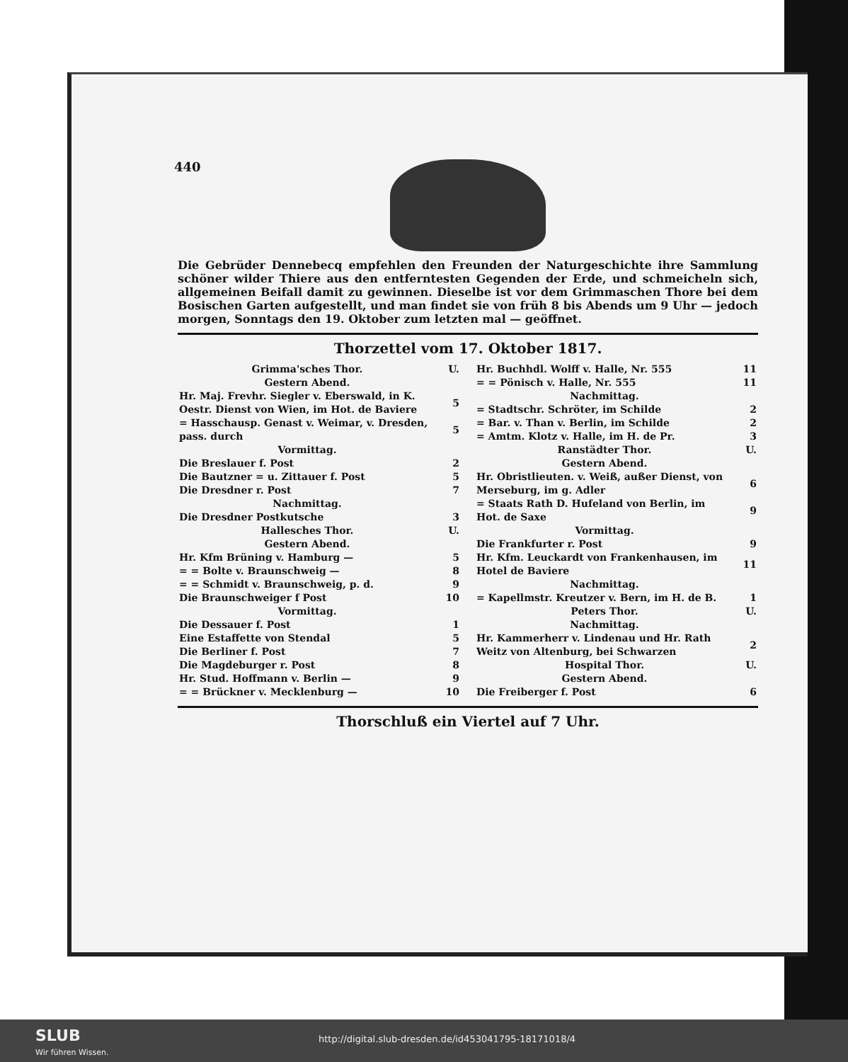440
Die Gebrüder Dennebecq empfehlen den Freunden der Naturgeschichte ihre Sammlung schöner wilder Thiere aus den entferntesten Gegenden der Erde, und schmeicheln sich, allgemeinen Beifall damit zu gewinnen. Dieselbe ist vor dem Grimmaschen Thore bei dem Bosischen Garten aufgestellt, und man findet sie von früh 8 bis Abends um 9 Uhr — jedoch morgen, Sonntags den 19. Oktober zum letzten mal — geöffnet.
Thorzettel vom 17. Oktober 1817.
| Grimma'sches Thor. | U. |
| Gestern Abend. | |
| Hr. Maj. Frevhr. Siegler v. Eberswald, in K. Oestr. Dienst von Wien, im Hot. de Baviere | 5 |
| = Hasschausp. Genast v. Weimar, v. Dresden, pass. durch | 5 |
| Vormittag. | |
| Die Breslauer f. Post | 2 |
| Die Bautzner = u. Zittauer f. Post | 5 |
| Die Dresdner r. Post | 7 |
| Nachmittag. | |
| Die Dresdner Postkutsche | 3 |
| Hallesches Thor. | U. |
| Gestern Abend. | |
| Hr. Kfm Brüning v. Hamburg — | 5 |
| = = Bolte v. Braunschweig — | 8 |
| = = Schmidt v. Braunschweig, p. d. | 9 |
| Die Braunschweiger f Post | 10 |
| Vormittag. | |
| Die Dessauer f. Post | 1 |
| Eine Estaffette von Stendal | 5 |
| Die Berliner f. Post | 7 |
| Die Magdeburger r. Post | 8 |
| Hr. Stud. Hoffmann v. Berlin — | 9 |
| = = Brückner v. Mecklenburg — | 10 |
| Hr. Buchhdl. Wolff v. Halle, Nr. 555 | 11 |
| = = Pönisch v. Halle, Nr. 555 | 11 |
| Nachmittag. | |
| = Stadtschr. Schröter, im Schilde | 2 |
| = Bar. v. Than v. Berlin, im Schilde | 2 |
| = Amtm. Klotz v. Halle, im H. de Pr. | 3 |
| Ranstädter Thor. | U. |
| Gestern Abend. | |
| Hr. Obristlieuten. v. Weiß, außer Dienst, von Merseburg, im g. Adler | 6 |
| = Staats Rath D. Hufeland von Berlin, im Hot. de Saxe | 9 |
| Vormittag. | |
| Die Frankfurter r. Post | 9 |
| Hr. Kfm. Leuckardt von Frankenhausen, im Hotel de Baviere | 11 |
| Nachmittag. | |
| = Kapellmstr. Kreutzer v. Bern, im H. de B. | 1 |
| Peters Thor. | U. |
| Nachmittag. | |
| Hr. Kammerherr v. Lindenau und Hr. Rath Weitz von Altenburg, bei Schwarzen | 2 |
| Hospital Thor. | U. |
| Gestern Abend. | |
| Die Freiberger f. Post | 6 |
Thorschluß ein Viertel auf 7 Uhr.
SLUB
Wir führen Wissen.
http://digital.slub-dresden.de/id453041795-18171018/4